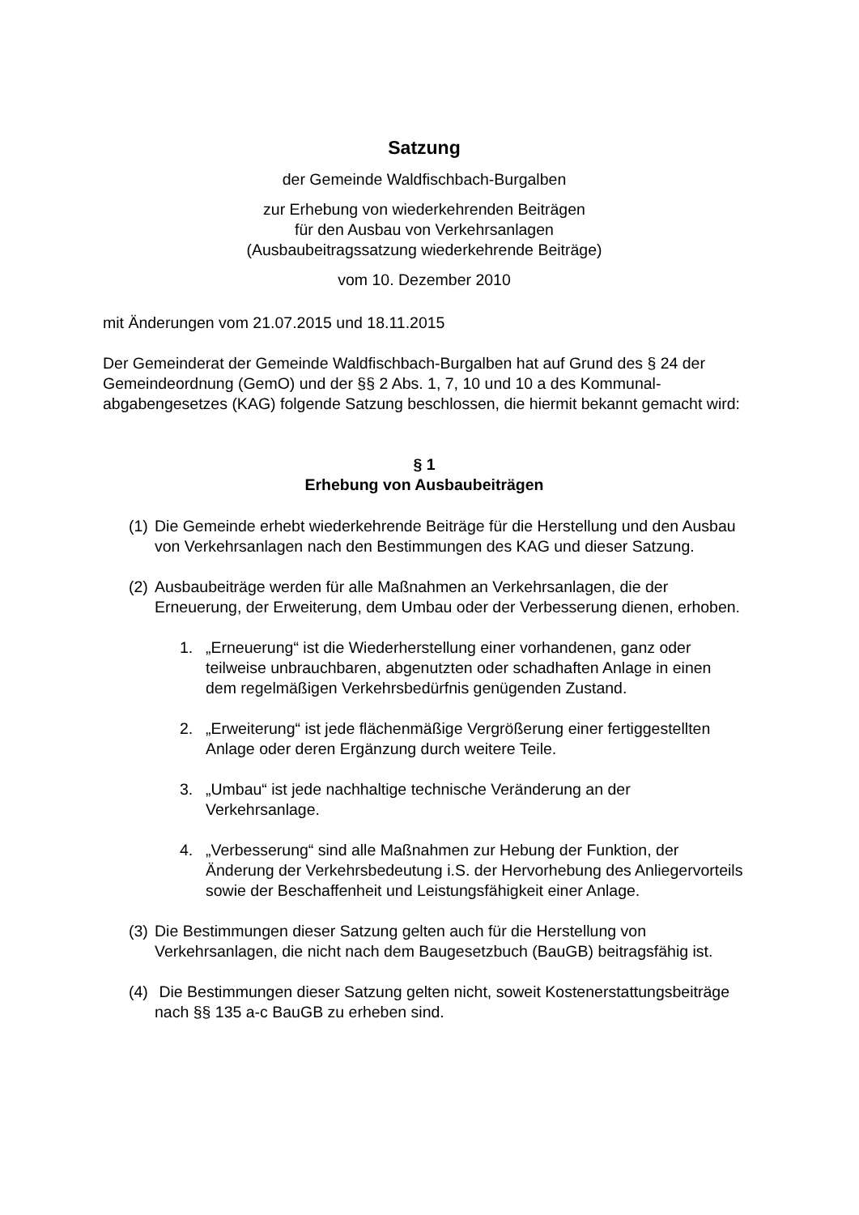Satzung
der Gemeinde Waldfischbach-Burgalben
zur Erhebung von wiederkehrenden Beiträgen
für den Ausbau von Verkehrsanlagen
(Ausbaubeitragssatzung wiederkehrende Beiträge)
vom 10. Dezember 2010
mit Änderungen vom 21.07.2015 und 18.11.2015
Der Gemeinderat der Gemeinde Waldfischbach-Burgalben hat auf Grund des § 24 der Gemeindeordnung (GemO) und der §§ 2 Abs. 1, 7, 10 und 10 a des Kommunal-abgabengesetzes (KAG) folgende Satzung beschlossen, die hiermit bekannt gemacht wird:
§ 1
Erhebung von Ausbaubeiträgen
(1) Die Gemeinde erhebt wiederkehrende Beiträge für die Herstellung und den Ausbau von Verkehrsanlagen nach den Bestimmungen des KAG und dieser Satzung.
(2) Ausbaubeiträge werden für alle Maßnahmen an Verkehrsanlagen, die der Erneuerung, der Erweiterung, dem Umbau oder der Verbesserung dienen, erhoben.
1. „Erneuerung“ ist die Wiederherstellung einer vorhandenen, ganz oder teilweise unbrauchbaren, abgenutzten oder schadhaften Anlage in einen dem regelmäßigen Verkehrsbedürfnis genügenden Zustand.
2. „Erweiterung“ ist jede flächenmäßige Vergrößerung einer fertiggestellten Anlage oder deren Ergänzung durch weitere Teile.
3. „Umbau“ ist jede nachhaltige technische Veränderung an der Verkehrsanlage.
4. „Verbesserung“ sind alle Maßnahmen zur Hebung der Funktion, der Änderung der Verkehrsbedeutung i.S. der Hervorhebung des Anliegervorteils sowie der Beschaffenheit und Leistungsfähigkeit einer Anlage.
(3) Die Bestimmungen dieser Satzung gelten auch für die Herstellung von Verkehrsanlagen, die nicht nach dem Baugesetzbuch (BauGB) beitragsfähig ist.
(4) Die Bestimmungen dieser Satzung gelten nicht, soweit Kostenerstattungsbeiträge nach §§ 135 a-c BauGB zu erheben sind.